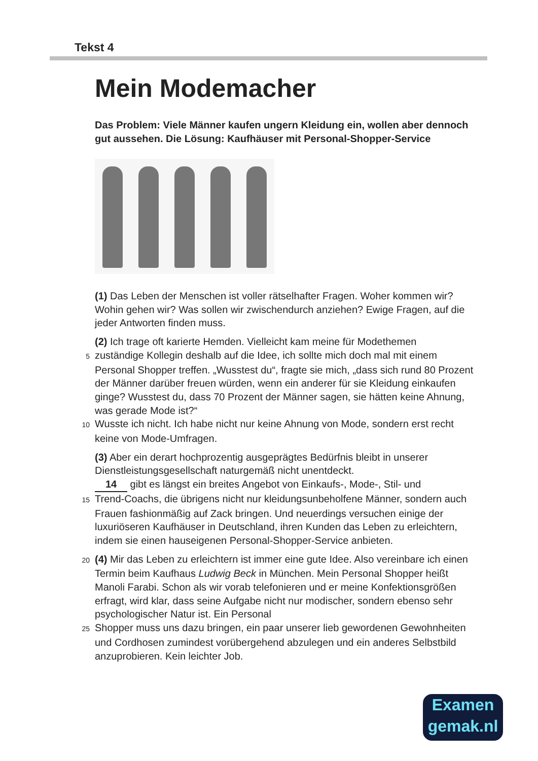Tekst 4
Mein Modemacher
Das Problem: Viele Männer kaufen ungern Kleidung ein, wollen aber dennoch gut aussehen. Die Lösung: Kaufhäuser mit Personal-Shopper-Service
(1) Das Leben der Menschen ist voller rätselhafter Fragen. Woher kommen wir? Wohin gehen wir? Was sollen wir zwischendurch anziehen? Ewige Fragen, auf die jeder Antworten finden muss.
(2) Ich trage oft karierte Hemden. Vielleicht kam meine für Modethemen
5 zuständige Kollegin deshalb auf die Idee, ich sollte mich doch mal mit einem Personal Shopper treffen. „Wusstest du“, fragte sie mich, „dass sich rund 80 Prozent der Männer darüber freuen würden, wenn ein anderer für sie Kleidung einkaufen ginge? Wusstest du, dass 70 Prozent der Männer sagen, sie hätten keine Ahnung, was gerade Mode ist?“
10 Wusste ich nicht. Ich habe nicht nur keine Ahnung von Mode, sondern erst recht keine von Mode-Umfragen.
(3) Aber ein derart hochprozentig ausgeprägtes Bedürfnis bleibt in unserer Dienstleistungsgesellschaft naturgemäß nicht unentdeckt.
14 gibt es längst ein breites Angebot von Einkaufs-, Mode-, Stil- und
15 Trend-Coachs, die übrigens nicht nur kleidungsunbeholfene Männer, sondern auch Frauen fashionmäßig auf Zack bringen. Und neuerdings versuchen einige der luxuriöseren Kaufhäuser in Deutschland, ihren Kunden das Leben zu erleichtern, indem sie einen hauseigenen Personal-Shopper-Service anbieten.
20 (4) Mir das Leben zu erleichtern ist immer eine gute Idee. Also vereinbare ich einen Termin beim Kaufhaus Ludwig Beck in München. Mein Personal Shopper heißt Manoli Farabi. Schon als wir vorab telefonieren und er meine Konfektionsgrößen erfragt, wird klar, dass seine Aufgabe nicht nur modischer, sondern ebenso sehr psychologischer Natur ist. Ein Personal
25 Shopper muss uns dazu bringen, ein paar unserer lieb gewordenen Gewohnheiten und Cordhosen zumindest vorübergehend abzulegen und ein anderes Selbstbild anzuprobieren. Kein leichter Job.
Examen
gemak.nl